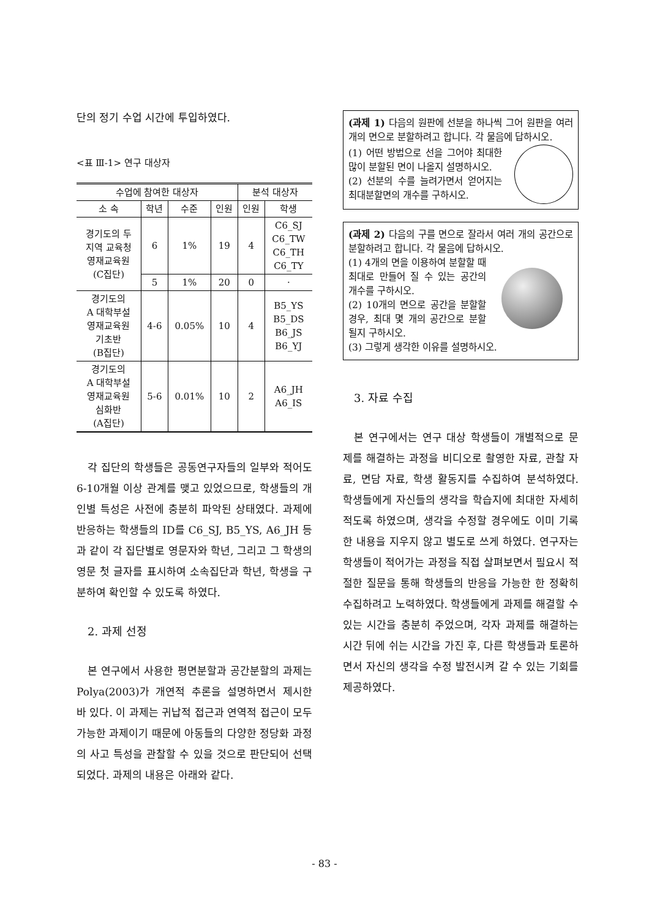단의 정기 수업 시간에 투입하였다.
<표 Ⅲ-1> 연구 대상자
| 수업에 참여한 대상자 | | | | 분석 대상자 | |
| --- | --- | --- | --- | --- | --- |
| 소 속 | 학년 | 수준 | 인원 | 인원 | 학생 |
| 경기도의 두 지역 교육청 영재교육원 (C집단) | 6 | 1% | 19 | 4 | C6_SJ C6_TW C6_TH C6_TY |
| | 5 | 1% | 20 | 0 | · |
| 경기도의 A 대학부설 영재교육원 기초반 (B집단) | 4-6 | 0.05% | 10 | 4 | B5_YS B5_DS B6_JS B6_YJ |
| 경기도의 A 대학부설 영재교육원 심화반 (A집단) | 5-6 | 0.01% | 10 | 2 | A6_JH A6_IS |
각 집단의 학생들은 공동연구자들의 일부와 적어도 6-10개월 이상 관계를 맺고 있었으므로, 학생들의 개인별 특성은 사전에 충분히 파악된 상태였다. 과제에 반응하는 학생들의 ID를 C6_SJ, B5_YS, A6_JH 등과 같이 각 집단별로 영문자와 학년, 그리고 그 학생의 영문 첫 글자를 표시하여 소속집단과 학년, 학생을 구분하여 확인할 수 있도록 하였다.
2. 과제 선정
본 연구에서 사용한 평면분할과 공간분할의 과제는 Polya(2003)가 개연적 추론을 설명하면서 제시한 바 있다. 이 과제는 귀납적 접근과 연역적 접근이 모두 가능한 과제이기 때문에 아동들의 다양한 정당화 과정의 사고 특성을 관찰할 수 있을 것으로 판단되어 선택되었다. 과제의 내용은 아래와 같다.
(과제 1) 다음의 원판에 선분을 하나씩 그어 원판을 여러 개의 면으로 분할하려고 합니다. 각 물음에 답하시오.
(1) 어떤 방법으로 선을 그어야 최대한 많이 분할된 면이 나올지 설명하시오.
(2) 선분의 수를 늘려가면서 얻어지는 최대분할면의 개수를 구하시오.
(과제 2) 다음의 구를 면으로 잘라서 여러 개의 공간으로 분할하려고 합니다. 각 물음에 답하시오.
(1) 4개의 면을 이용하여 분할할 때 최대로 만들어 질 수 있는 공간의 개수를 구하시오.
(2) 10개의 면으로 공간을 분할할 경우, 최대 몇 개의 공간으로 분할될지 구하시오.
(3) 그렇게 생각한 이유를 설명하시오.
3. 자료 수집
본 연구에서는 연구 대상 학생들이 개별적으로 문제를 해결하는 과정을 비디오로 촬영한 자료, 관찰 자료, 면담 자료, 학생 활동지를 수집하여 분석하였다. 학생들에게 자신들의 생각을 학습지에 최대한 자세히 적도록 하였으며, 생각을 수정할 경우에도 이미 기록한 내용을 지우지 않고 별도로 쓰게 하였다. 연구자는 학생들이 적어가는 과정을 직접 살펴보면서 필요시 적절한 질문을 통해 학생들의 반응을 가능한 한 정확히 수집하려고 노력하였다. 학생들에게 과제를 해결할 수 있는 시간을 충분히 주었으며, 각자 과제를 해결하는 시간 뒤에 쉬는 시간을 가진 후, 다른 학생들과 토론하면서 자신의 생각을 수정 발전시켜 갈 수 있는 기회를 제공하였다.
- 83 -